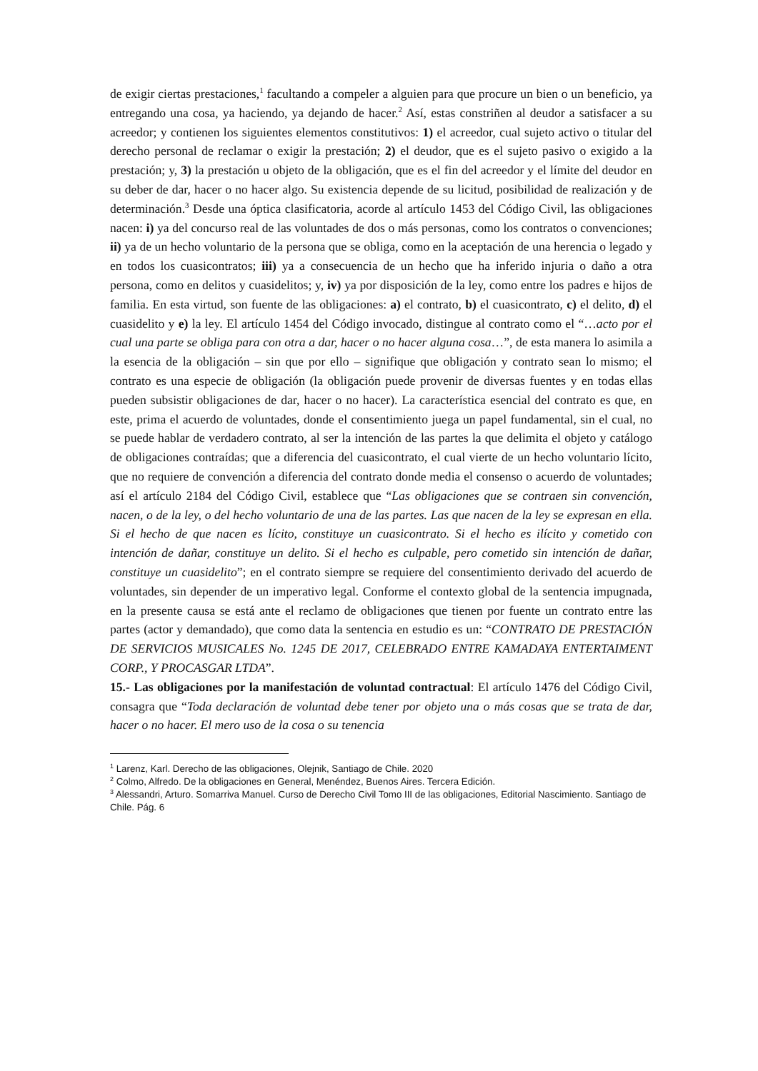de exigir ciertas prestaciones,<sup>1</sup> facultando a compeler a alguien para que procure un bien o un beneficio, ya entregando una cosa, ya haciendo, ya dejando de hacer.<sup>2</sup> Así, estas constriñen al deudor a satisfacer a su acreedor; y contienen los siguientes elementos constitutivos: 1) el acreedor, cual sujeto activo o titular del derecho personal de reclamar o exigir la prestación; 2) el deudor, que es el sujeto pasivo o exigido a la prestación; y, 3) la prestación u objeto de la obligación, que es el fin del acreedor y el límite del deudor en su deber de dar, hacer o no hacer algo. Su existencia depende de su licitud, posibilidad de realización y de determinación.<sup>3</sup> Desde una óptica clasificatoria, acorde al artículo 1453 del Código Civil, las obligaciones nacen: i) ya del concurso real de las voluntades de dos o más personas, como los contratos o convenciones; ii) ya de un hecho voluntario de la persona que se obliga, como en la aceptación de una herencia o legado y en todos los cuasicontratos; iii) ya a consecuencia de un hecho que ha inferido injuria o daño a otra persona, como en delitos y cuasidelitos; y, iv) ya por disposición de la ley, como entre los padres e hijos de familia. En esta virtud, son fuente de las obligaciones: a) el contrato, b) el cuasicontrato, c) el delito, d) el cuasidelito y e) la ley. El artículo 1454 del Código invocado, distingue al contrato como el “…acto por el cual una parte se obliga para con otra a dar, hacer o no hacer alguna cosa…”, de esta manera lo asimila a la esencia de la obligación – sin que por ello – signifique que obligación y contrato sean lo mismo; el contrato es una especie de obligación (la obligación puede provenir de diversas fuentes y en todas ellas pueden subsistir obligaciones de dar, hacer o no hacer). La característica esencial del contrato es que, en este, prima el acuerdo de voluntades, donde el consentimiento juega un papel fundamental, sin el cual, no se puede hablar de verdadero contrato, al ser la intención de las partes la que delimita el objeto y catálogo de obligaciones contraídas; que a diferencia del cuasicontrato, el cual vierte de un hecho voluntario lícito, que no requiere de convención a diferencia del contrato donde media el consenso o acuerdo de voluntades; así el artículo 2184 del Código Civil, establece que “Las obligaciones que se contraen sin convención, nacen, o de la ley, o del hecho voluntario de una de las partes. Las que nacen de la ley se expresan en ella. Si el hecho de que nacen es lícito, constituye un cuasicontrato. Si el hecho es ilícito y cometido con intención de dañar, constituye un delito. Si el hecho es culpable, pero cometido sin intención de dañar, constituye un cuasidelito”; en el contrato siempre se requiere del consentimiento derivado del acuerdo de voluntades, sin depender de un imperativo legal. Conforme el contexto global de la sentencia impugnada, en la presente causa se está ante el reclamo de obligaciones que tienen por fuente un contrato entre las partes (actor y demandado), que como data la sentencia en estudio es un: “CONTRATO DE PRESTACIÓN DE SERVICIOS MUSICALES No. 1245 DE 2017, CELEBRADO ENTRE KAMADAYA ENTERTAIMENT CORP., Y PROCASGAR LTDA”.
15.- Las obligaciones por la manifestación de voluntad contractual: El artículo 1476 del Código Civil, consagra que “Toda declaración de voluntad debe tener por objeto una o más cosas que se trata de dar, hacer o no hacer. El mero uso de la cosa o su tenencia
<sup>1</sup> Larenz, Karl. Derecho de las obligaciones, Olejnik, Santiago de Chile. 2020
<sup>2</sup> Colmo, Alfredo. De la obligaciones en General, Menéndez, Buenos Aires. Tercera Edición.
<sup>3</sup> Alessandri, Arturo. Somarriva Manuel. Curso de Derecho Civil Tomo III de las obligaciones, Editorial Nascimiento. Santiago de Chile. Pág. 6